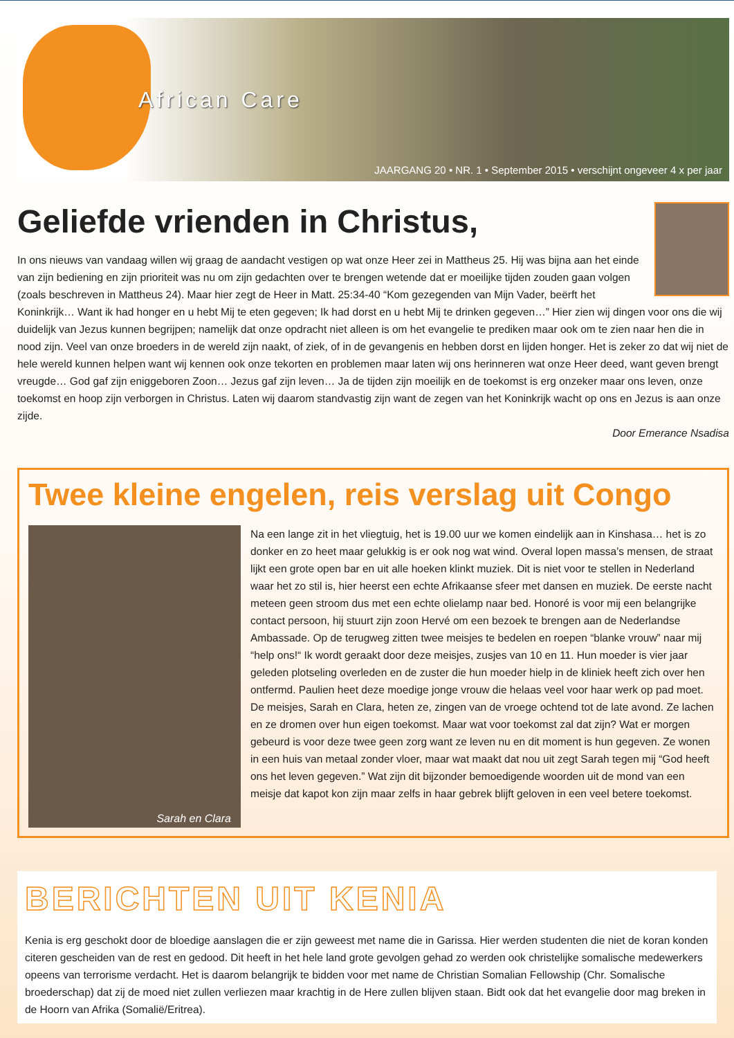African Care
JAARGANG 20 • NR. 1 • September 2015 • verschijnt ongeveer 4 x per jaar
Geliefde vrienden in Christus,
In ons nieuws van vandaag willen wij graag de aandacht vestigen op wat onze Heer zei in Mattheus 25. Hij was bijna aan het einde van zijn bediening en zijn prioriteit was nu om zijn gedachten over te brengen wetende dat er moeilijke tijden zouden gaan volgen (zoals beschreven in Mattheus 24). Maar hier zegt de Heer in Matt. 25:34-40 “Kom gezegenden van Mijn Vader, beërft het Koninkrijk… Want ik had honger en u hebt Mij te eten gegeven; Ik had dorst en u hebt Mij te drinken gegeven…” Hier zien wij dingen voor ons die wij duidelijk van Jezus kunnen begrijpen; namelijk dat onze opdracht niet alleen is om het evangelie te prediken maar ook om te zien naar hen die in nood zijn. Veel van onze broeders in de wereld zijn naakt, of ziek, of in de gevangenis en hebben dorst en lijden honger. Het is zeker zo dat wij niet de hele wereld kunnen helpen want wij kennen ook onze tekorten en problemen maar laten wij ons herinneren wat onze Heer deed, want geven brengt vreugde… God gaf zijn eniggeboren Zoon… Jezus gaf zijn leven… Ja de tijden zijn moeilijk en de toekomst is erg onzeker maar ons leven, onze toekomst en hoop zijn verborgen in Christus. Laten wij daarom standvastig zijn want de zegen van het Koninkrijk wacht op ons en Jezus is aan onze zijde.
Door Emerance Nsadisa
Twee kleine engelen, reis verslag uit Congo
Sarah en Clara
Na een lange zit in het vliegtuig, het is 19.00 uur we komen eindelijk aan in Kinshasa… het is zo donker en zo heet maar gelukkig is er ook nog wat wind. Overal lopen massa’s mensen, de straat lijkt een grote open bar en uit alle hoeken klinkt muziek. Dit is niet voor te stellen in Nederland waar het zo stil is, hier heerst een echte Afrikaanse sfeer met dansen en muziek. De eerste nacht meteen geen stroom dus met een echte olielamp naar bed. Honoré is voor mij een belangrijke contact persoon, hij stuurt zijn zoon Hervé om een bezoek te brengen aan de Nederlandse Ambassade. Op de terugweg zitten twee meisjes te bedelen en roepen “blanke vrouw” naar mij “help ons!“ Ik wordt geraakt door deze meisjes, zusjes van 10 en 11. Hun moeder is vier jaar geleden plotseling overleden en de zuster die hun moeder hielp in de kliniek heeft zich over hen ontfermd. Paulien heet deze moedige jonge vrouw die helaas veel voor haar werk op pad moet. De meisjes, Sarah en Clara, heten ze, zingen van de vroege ochtend tot de late avond. Ze lachen en ze dromen over hun eigen toekomst. Maar wat voor toekomst zal dat zijn? Wat er morgen gebeurd is voor deze twee geen zorg want ze leven nu en dit moment is hun gegeven. Ze wonen in een huis van metaal zonder vloer, maar wat maakt dat nou uit zegt Sarah tegen mij “God heeft ons het leven gegeven.” Wat zijn dit bijzonder bemoedigende woorden uit de mond van een meisje dat kapot kon zijn maar zelfs in haar gebrek blijft geloven in een veel betere toekomst.
BERICHTEN UIT KENIA
Kenia is erg geschokt door de bloedige aanslagen die er zijn geweest met name die in Garissa. Hier werden studenten die niet de koran konden citeren gescheiden van de rest en gedood. Dit heeft in het hele land grote gevolgen gehad zo werden ook christelijke somalische medewerkers opeens van terrorisme verdacht. Het is daarom belangrijk te bidden voor met name de Christian Somalian Fellowship (Chr. Somalische broederschap) dat zij de moed niet zullen verliezen maar krachtig in de Here zullen blijven staan. Bidt ook dat het evangelie door mag breken in de Hoorn van Afrika (Somalië/Eritrea).